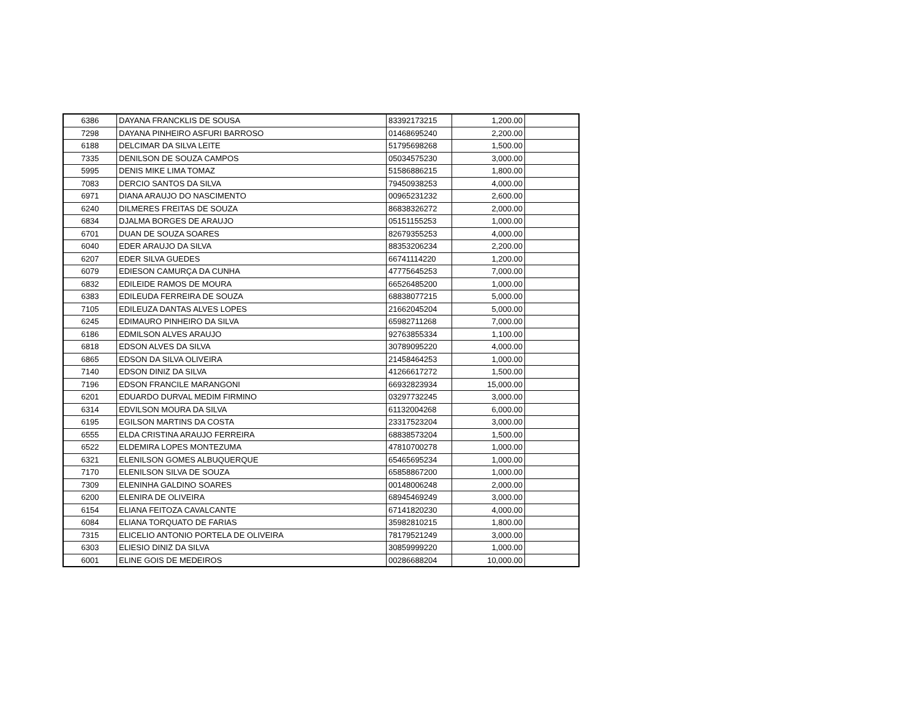| 6386 | DAYANA FRANCKLIS DE SOUSA | 83392173215 | 1,200.00 | |
| 7298 | DAYANA PINHEIRO ASFURI BARROSO | 01468695240 | 2,200.00 | |
| 6188 | DELCIMAR DA SILVA LEITE | 51795698268 | 1,500.00 | |
| 7335 | DENILSON DE SOUZA CAMPOS | 05034575230 | 3,000.00 | |
| 5995 | DENIS MIKE LIMA TOMAZ | 51586886215 | 1,800.00 | |
| 7083 | DERCIO SANTOS DA SILVA | 79450938253 | 4,000.00 | |
| 6971 | DIANA ARAUJO DO NASCIMENTO | 00965231232 | 2,600.00 | |
| 6240 | DILMERES FREITAS DE SOUZA | 86838326272 | 2,000.00 | |
| 6834 | DJALMA BORGES DE ARAUJO | 05151155253 | 1,000.00 | |
| 6701 | DUAN DE SOUZA SOARES | 82679355253 | 4,000.00 | |
| 6040 | EDER ARAUJO DA SILVA | 88353206234 | 2,200.00 | |
| 6207 | EDER SILVA GUEDES | 66741114220 | 1,200.00 | |
| 6079 | EDIESON CAMURÇA DA CUNHA | 47775645253 | 7,000.00 | |
| 6832 | EDILEIDE RAMOS DE MOURA | 66526485200 | 1,000.00 | |
| 6383 | EDILEUDA FERREIRA DE SOUZA | 68838077215 | 5,000.00 | |
| 7105 | EDILEUZA DANTAS ALVES LOPES | 21662045204 | 5,000.00 | |
| 6245 | EDIMAURO PINHEIRO DA SILVA | 65982711268 | 7,000.00 | |
| 6186 | EDMILSON ALVES ARAUJO | 92763855334 | 1,100.00 | |
| 6818 | EDSON ALVES DA SILVA | 30789095220 | 4,000.00 | |
| 6865 | EDSON DA SILVA OLIVEIRA | 21458464253 | 1,000.00 | |
| 7140 | EDSON DINIZ DA SILVA | 41266617272 | 1,500.00 | |
| 7196 | EDSON FRANCILE MARANGONI | 66932823934 | 15,000.00 | |
| 6201 | EDUARDO DURVAL MEDIM FIRMINO | 03297732245 | 3,000.00 | |
| 6314 | EDVILSON MOURA DA SILVA | 61132004268 | 6,000.00 | |
| 6195 | EGILSON MARTINS DA COSTA | 23317523204 | 3,000.00 | |
| 6555 | ELDA CRISTINA ARAUJO FERREIRA | 68838573204 | 1,500.00 | |
| 6522 | ELDEMIRA LOPES MONTEZUMA | 47810700278 | 1,000.00 | |
| 6321 | ELENILSON GOMES ALBUQUERQUE | 65465695234 | 1,000.00 | |
| 7170 | ELENILSON SILVA DE SOUZA | 65858867200 | 1,000.00 | |
| 7309 | ELENINHA GALDINO SOARES | 00148006248 | 2,000.00 | |
| 6200 | ELENIRA DE OLIVEIRA | 68945469249 | 3,000.00 | |
| 6154 | ELIANA FEITOZA CAVALCANTE | 67141820230 | 4,000.00 | |
| 6084 | ELIANA TORQUATO DE FARIAS | 35982810215 | 1,800.00 | |
| 7315 | ELICELIO ANTONIO PORTELA DE OLIVEIRA | 78179521249 | 3,000.00 | |
| 6303 | ELIESIO DINIZ DA SILVA | 30859999220 | 1,000.00 | |
| 6001 | ELINE GOIS DE MEDEIROS | 00286688204 | 10,000.00 | |